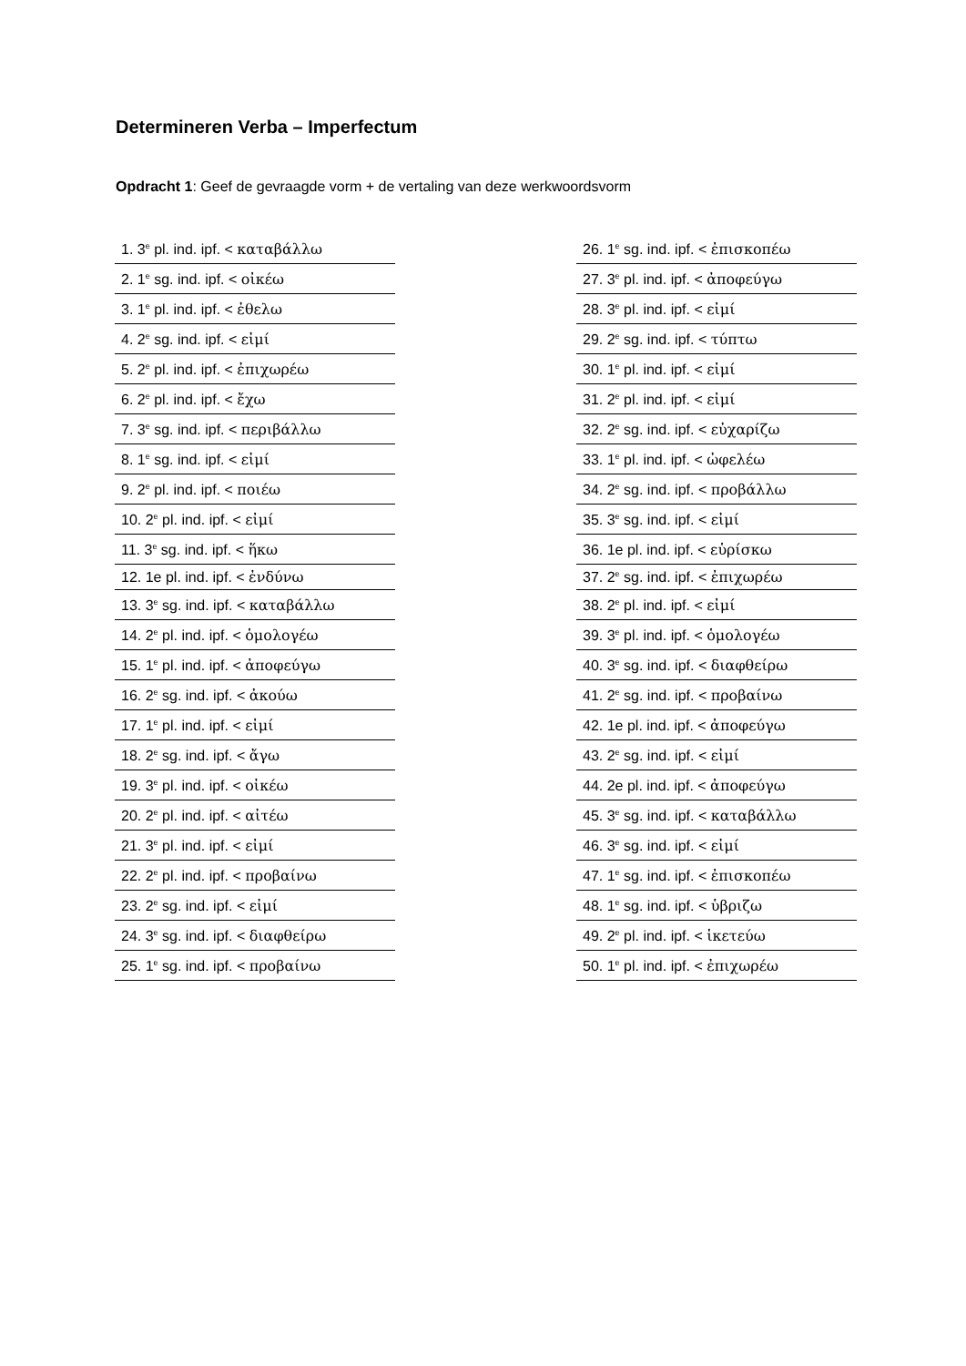Determineren Verba – Imperfectum
Opdracht 1: Geef de gevraagde vorm + de vertaling van deze werkwoordsvorm
| 1. 3<sup>e</sup> pl. ind. ipf. < καταβάλλω |
| 2. 1<sup>e</sup> sg. ind. ipf. < οἰκέω |
| 3. 1<sup>e</sup> pl. ind. ipf. < ἐθελω |
| 4. 2<sup>e</sup> sg. ind. ipf. < εἰμί |
| 5. 2<sup>e</sup> pl. ind. ipf. < ἐπιχωρέω |
| 6. 2<sup>e</sup> pl. ind. ipf. < ἔχω |
| 7. 3<sup>e</sup> sg. ind. ipf. < περιβάλλω |
| 8. 1<sup>e</sup> sg. ind. ipf. < εἰμί |
| 9. 2<sup>e</sup> pl. ind. ipf. < ποιέω |
| 10. 2<sup>e</sup> pl. ind. ipf. < εἰμί |
| 11. 3<sup>e</sup> sg. ind. ipf. < ἥκω |
| 12. 1e pl. ind. ipf. < ἐνδύνω |
| 13. 3<sup>e</sup> sg. ind. ipf. < καταβάλλω |
| 14. 2<sup>e</sup> pl. ind. ipf. < ὁμολογέω |
| 15. 1<sup>e</sup> pl. ind. ipf. < ἀποφεύγω |
| 16. 2<sup>e</sup> sg. ind. ipf. < ἀκούω |
| 17. 1<sup>e</sup> pl. ind. ipf. < εἰμί |
| 18. 2<sup>e</sup> sg. ind. ipf. < ἄγω |
| 19. 3<sup>e</sup> pl. ind. ipf. < οἰκέω |
| 20. 2<sup>e</sup> pl. ind. ipf. < αἰτέω |
| 21. 3<sup>e</sup> pl. ind. ipf. < εἰμί |
| 22. 2<sup>e</sup> pl. ind. ipf. < προβαίνω |
| 23. 2<sup>e</sup> sg. ind. ipf. < εἰμί |
| 24. 3<sup>e</sup> sg. ind. ipf. < διαφθείρω |
| 25. 1<sup>e</sup> sg. ind. ipf. < προβαίνω |
| 26. 1<sup>e</sup> sg. ind. ipf. < ἐπισκοπέω |
| 27. 3<sup>e</sup> pl. ind. ipf. < ἀποφεύγω |
| 28. 3<sup>e</sup> pl. ind. ipf. < εἰμί |
| 29. 2<sup>e</sup> sg. ind. ipf. < τύπτω |
| 30. 1<sup>e</sup> pl. ind. ipf. < εἰμί |
| 31. 2<sup>e</sup> pl. ind. ipf. < εἰμί |
| 32. 2<sup>e</sup> sg. ind. ipf. < εὐχαρίζω |
| 33. 1<sup>e</sup> pl. ind. ipf. < ὠφελέω |
| 34. 2<sup>e</sup> sg. ind. ipf. < προβάλλω |
| 35. 3<sup>e</sup> sg. ind. ipf. < εἰμί |
| 36. 1e pl. ind. ipf. < εὑρίσκω |
| 37. 2<sup>e</sup> sg. ind. ipf. < ἐπιχωρέω |
| 38. 2<sup>e</sup> pl. ind. ipf. < εἰμί |
| 39. 3<sup>e</sup> pl. ind. ipf. < ὁμολογέω |
| 40. 3<sup>e</sup> sg. ind. ipf. < διαφθείρω |
| 41. 2<sup>e</sup> sg. ind. ipf. < προβαίνω |
| 42. 1e pl. ind. ipf. < ἀποφεύγω |
| 43. 2<sup>e</sup> sg. ind. ipf. < εἰμί |
| 44. 2e pl. ind. ipf. < ἀποφεύγω |
| 45. 3<sup>e</sup> sg. ind. ipf. < καταβάλλω |
| 46. 3<sup>e</sup> sg. ind. ipf. < εἰμί |
| 47. 1<sup>e</sup> sg. ind. ipf. < ἐπισκοπέω |
| 48. 1<sup>e</sup> sg. ind. ipf. < ὑβριζω |
| 49. 2<sup>e</sup> pl. ind. ipf. < ἱκετεύω |
| 50. 1<sup>e</sup> pl. ind. ipf. < ἐπιχωρέω |